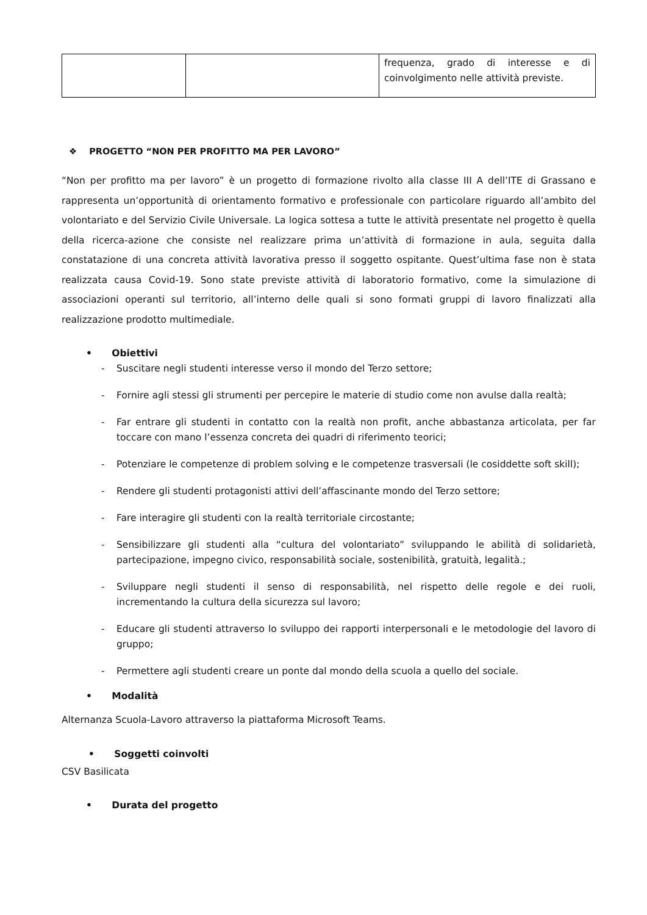| | | frequenza, grado di interesse e di coinvolgimento nelle attività previste. |
❖ PROGETTO “NON PER PROFITTO MA PER LAVORO”
“Non per profitto ma per lavoro” è un progetto di formazione rivolto alla classe III A dell’ITE di Grassano e rappresenta un’opportunità di orientamento formativo e professionale con particolare riguardo all’ambito del volontariato e del Servizio Civile Universale. La logica sottesa a tutte le attività presentate nel progetto è quella della ricerca-azione che consiste nel realizzare prima un’attività di formazione in aula, seguita dalla constatazione di una concreta attività lavorativa presso il soggetto ospitante. Quest’ultima fase non è stata realizzata causa Covid-19. Sono state previste attività di laboratorio formativo, come la simulazione di associazioni operanti sul territorio, all’interno delle quali si sono formati gruppi di lavoro finalizzati alla realizzazione prodotto multimediale.
• Obiettivi
- Suscitare negli studenti interesse verso il mondo del Terzo settore;
- Fornire agli stessi gli strumenti per percepire le materie di studio come non avulse dalla realtà;
- Far entrare gli studenti in contatto con la realtà non profit, anche abbastanza articolata, per far toccare con mano l’essenza concreta dei quadri di riferimento teorici;
- Potenziare le competenze di problem solving e le competenze trasversali (le cosiddette soft skill);
- Rendere gli studenti protagonisti attivi dell’affascinante mondo del Terzo settore;
- Fare interagire gli studenti con la realtà territoriale circostante;
- Sensibilizzare gli studenti alla “cultura del volontariato” sviluppando le abilità di solidarietà, partecipazione, impegno civico, responsabilità sociale, sostenibilità, gratuità, legalità.;
- Sviluppare negli studenti il senso di responsabilità, nel rispetto delle regole e dei ruoli, incrementando la cultura della sicurezza sul lavoro;
- Educare gli studenti attraverso lo sviluppo dei rapporti interpersonali e le metodologie del lavoro di gruppo;
- Permettere agli studenti creare un ponte dal mondo della scuola a quello del sociale.
• Modalità
Alternanza Scuola-Lavoro attraverso la piattaforma Microsoft Teams.
• Soggetti coinvolti
CSV Basilicata
• Durata del progetto